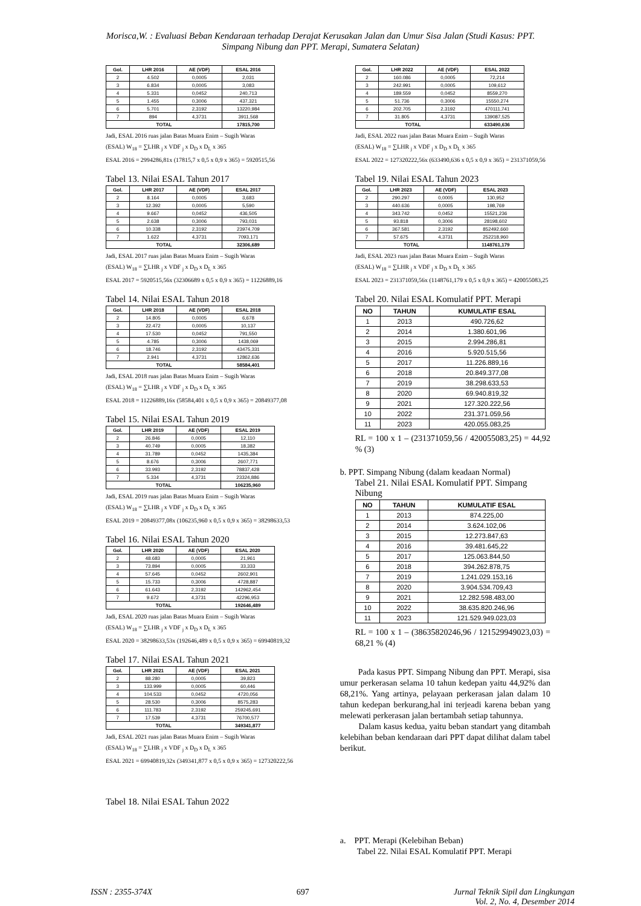Morisca,W. : Evaluasi Beban Kendaraan terhadap Derajat Kerusakan Jalan dan Umur Sisa Jalan (Studi Kasus: PPT. Simpang Nibung dan PPT. Merapi, Sumatera Selatan)
| Gol. | LHR 2016 | AE (VDF) | ESAL 2016 |
| --- | --- | --- | --- |
| 2 | 4.502 | 0,0005 | 2,031 |
| 3 | 6.834 | 0,0005 | 3,083 |
| 4 | 5.331 | 0,0452 | 240,713 |
| 5 | 1.455 | 0,3006 | 437,321 |
| 6 | 5.701 | 2,3192 | 13220,984 |
| 7 | 894 | 4,3731 | 3911,568 |
| TOTAL | | | 17815,700 |
Jadi, ESAL 2016 ruas jalan Batas Muara Enim – Sugih Waras
(ESAL) W<sub>18</sub> = ∑LHR <sub>j</sub> x VDF <sub>j</sub> x D<sub>D</sub> x D<sub>L</sub> x 365
ESAL 2016 = 2994286,81x (17815,7 x 0,5 x 0,9 x 365) = 5920515,56
Tabel 13. Nilai ESAL Tahun 2017
| Gol. | LHR 2017 | AE (VDF) | ESAL 2017 |
| --- | --- | --- | --- |
| 2 | 8.164 | 0,0005 | 3,683 |
| 3 | 12.392 | 0,0005 | 5,590 |
| 4 | 9.667 | 0,0452 | 436,505 |
| 5 | 2.638 | 0,3006 | 793,031 |
| 6 | 10.338 | 2,3192 | 23974,709 |
| 7 | 1.622 | 4,3731 | 7093,171 |
| TOTAL | | | 32306,689 |
Jadi, ESAL 2017 ruas jalan Batas Muara Enim – Sugih Waras
(ESAL) W<sub>18</sub> = ∑LHR <sub>j</sub> x VDF <sub>j</sub> x D<sub>D</sub> x D<sub>L</sub> x 365
ESAL 2017 = 5920515,56x (32306689 x 0,5 x 0,9 x 365) = 11226889,16
Tabel 14. Nilai ESAL Tahun 2018
| Gol. | LHR 2018 | AE (VDF) | ESAL 2018 |
| --- | --- | --- | --- |
| 2 | 14.805 | 0,0005 | 6,678 |
| 3 | 22.472 | 0,0005 | 10,137 |
| 4 | 17.530 | 0,0452 | 791,550 |
| 5 | 4.785 | 0,3006 | 1438,069 |
| 6 | 18.746 | 2,3192 | 43475,331 |
| 7 | 2.941 | 4,3731 | 12862,636 |
| TOTAL | | | 58584,401 |
Jadi, ESAL 2018 ruas jalan Batas Muara Enim – Sugih Waras
(ESAL) W<sub>18</sub> = ∑LHR <sub>j</sub> x VDF <sub>j</sub> x D<sub>D</sub> x D<sub>L</sub> x 365
ESAL 2018 = 11226889,16x (58584,401 x 0,5 x 0,9 x 365) = 20849377,08
Tabel 15. Nilai ESAL Tahun 2019
| Gol. | LHR 2019 | AE (VDF) | ESAL 2019 |
| --- | --- | --- | --- |
| 2 | 26.846 | 0,0005 | 12,110 |
| 3 | 40.749 | 0,0005 | 18,382 |
| 4 | 31.789 | 0,0452 | 1435,384 |
| 5 | 8.676 | 0,3006 | 2607,771 |
| 6 | 33.993 | 2,3192 | 78837,428 |
| 7 | 5.334 | 4,3731 | 23324,886 |
| TOTAL | | | 106235,960 |
Jadi, ESAL 2019 ruas jalan Batas Muara Enim – Sugih Waras
(ESAL) W<sub>18</sub> = ∑LHR <sub>j</sub> x VDF <sub>j</sub> x D<sub>D</sub> x D<sub>L</sub> x 365
ESAL 2019 = 20849377,08x (106235,960 x 0,5 x 0,9 x 365) = 38298633,53
Tabel 16. Nilai ESAL Tahun 2020
| Gol. | LHR 2020 | AE (VDF) | ESAL 2020 |
| --- | --- | --- | --- |
| 2 | 48.683 | 0,0005 | 21,961 |
| 3 | 73.894 | 0,0005 | 33,333 |
| 4 | 57.645 | 0,0452 | 2602,901 |
| 5 | 15.733 | 0,3006 | 4728,887 |
| 6 | 61.643 | 2,3192 | 142962,454 |
| 7 | 9.672 | 4,3731 | 42296,953 |
| TOTAL | | | 192646,489 |
Jadi, ESAL 2020 ruas jalan Batas Muara Enim – Sugih Waras
(ESAL) W<sub>18</sub> = ∑LHR <sub>j</sub> x VDF <sub>j</sub> x D<sub>D</sub> x D<sub>L</sub> x 365
ESAL 2020 = 38298633,53x (192646,489 x 0,5 x 0,9 x 365) = 69940819,32
Tabel 17. Nilai ESAL Tahun 2021
| Gol. | LHR 2021 | AE (VDF) | ESAL 2021 |
| --- | --- | --- | --- |
| 2 | 88.280 | 0,0005 | 39,823 |
| 3 | 133.999 | 0,0005 | 60,446 |
| 4 | 104.533 | 0,0452 | 4720,056 |
| 5 | 28.530 | 0,3006 | 8575,283 |
| 6 | 111.783 | 2,3192 | 259245,691 |
| 7 | 17.539 | 4,3731 | 76700,577 |
| TOTAL | | | 349341,877 |
Jadi, ESAL 2021 ruas jalan Batas Muara Enim – Sugih Waras
(ESAL) W<sub>18</sub> = ∑LHR <sub>j</sub> x VDF <sub>j</sub> x D<sub>D</sub> x D<sub>L</sub> x 365
ESAL 2021 = 69940819,32x (349341,877 x 0,5 x 0,9 x 365) = 127320222,56
Tabel 18. Nilai ESAL Tahun 2022
| Gol. | LHR 2022 | AE (VDF) | ESAL 2022 |
| --- | --- | --- | --- |
| 2 | 160.086 | 0,0005 | 72,214 |
| 3 | 242.991 | 0,0005 | 109,612 |
| 4 | 189.559 | 0,0452 | 8559,270 |
| 5 | 51.736 | 0,3006 | 15550,274 |
| 6 | 202.705 | 2,3192 | 470111,741 |
| 7 | 31.805 | 4,3731 | 139087,525 |
| TOTAL | | | 633490,636 |
Jadi, ESAL 2022 ruas jalan Batas Muara Enim – Sugih Waras
(ESAL) W<sub>18</sub> = ∑LHR <sub>j</sub> x VDF <sub>j</sub> x D<sub>D</sub> x D<sub>L</sub> x 365
ESAL 2022 = 127320222,56x (633490,636 x 0,5 x 0,9 x 365) = 231371059,56
Tabel 19. Nilai ESAL Tahun 2023
| Gol. | LHR 2023 | AE (VDF) | ESAL 2023 |
| --- | --- | --- | --- |
| 2 | 290.297 | 0,0005 | 130,952 |
| 3 | 440.636 | 0,0005 | 198,769 |
| 4 | 343.742 | 0,0452 | 15521,236 |
| 5 | 93.818 | 0,3006 | 28198,602 |
| 6 | 367.581 | 2,3192 | 852492,660 |
| 7 | 57.675 | 4,3731 | 252218,960 |
| TOTAL | | | 1148761,179 |
Jadi, ESAL 2023 ruas jalan Batas Muara Enim – Sugih Waras
(ESAL) W<sub>18</sub> = ∑LHR <sub>j</sub> x VDF <sub>j</sub> x D<sub>D</sub> x D<sub>L</sub> x 365
ESAL 2023 = 231371059,56x (1148761,179 x 0,5 x 0,9 x 365) = 420055083,25
Tabel 20. Nilai ESAL Komulatif PPT. Merapi
| NO | TAHUN | KUMULATIF ESAL |
| --- | --- | --- |
| 1 | 2013 | 490.726,62 |
| 2 | 2014 | 1.380.601,96 |
| 3 | 2015 | 2.994.286,81 |
| 4 | 2016 | 5.920.515,56 |
| 5 | 2017 | 11.226.889,16 |
| 6 | 2018 | 20.849.377,08 |
| 7 | 2019 | 38.298.633,53 |
| 8 | 2020 | 69.940.819,32 |
| 9 | 2021 | 127.320.222,56 |
| 10 | 2022 | 231.371.059,56 |
| 11 | 2023 | 420.055.083,25 |
RL = 100 x 1 – (231371059,56 / 420055083,25) = 44,92 % (3)
b. PPT. Simpang Nibung (dalam keadaan Normal)
Tabel 21. Nilai ESAL Komulatif PPT. Simpang Nibung
| NO | TAHUN | KUMULATIF ESAL |
| --- | --- | --- |
| 1 | 2013 | 874.225,00 |
| 2 | 2014 | 3.624.102,06 |
| 3 | 2015 | 12.273.847,63 |
| 4 | 2016 | 39.481.645,22 |
| 5 | 2017 | 125.063.844,50 |
| 6 | 2018 | 394.262.878,75 |
| 7 | 2019 | 1.241.029.153,16 |
| 8 | 2020 | 3.904.534.709,43 |
| 9 | 2021 | 12.282.598.483,00 |
| 10 | 2022 | 38.635.820.246,96 |
| 11 | 2023 | 121.529.949.023,03 |
RL = 100 x 1 – (38635820246,96 / 121529949023,03) = 68,21 % (4)
Pada kasus PPT. Simpang Nibung dan PPT. Merapi, sisa umur perkerasan selama 10 tahun kedepan yaitu 44,92% dan 68,21%. Yang artinya, pelayaan perkerasan jalan dalam 10 tahun kedepan berkurang,hal ini terjeadi karena beban yang melewati perkerasan jalan bertambah setiap tahunnya.
Dalam kasus kedua, yaitu beban standart yang ditambah kelebihan beban kendaraan dari PPT dapat dilihat dalam tabel berikut.
a. PPT. Merapi (Kelebihan Beban)
Tabel 22. Nilai ESAL Komulatif PPT. Merapi
ISSN : 2355-374X 697 Jurnal Teknik Sipil dan Lingkungan
Vol. 2, No. 4, Desember 2014